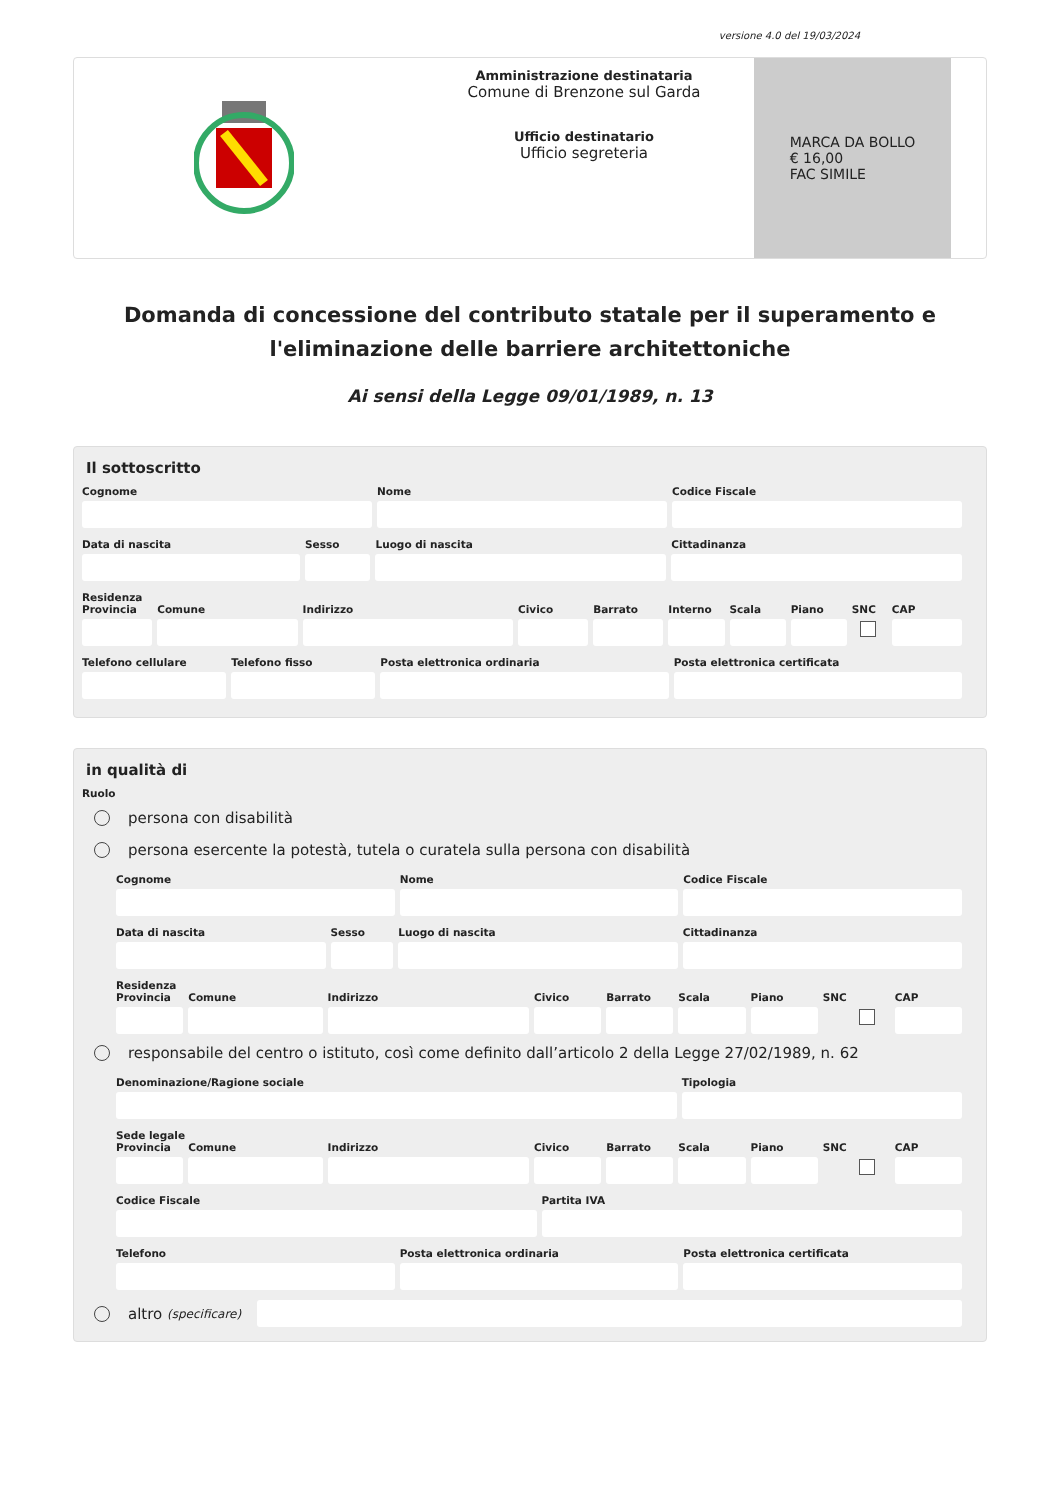versione 4.0 del 19/03/2024
Amministrazione destinataria
Comune di Brenzone sul Garda
Ufficio destinatario
Ufficio segreteria
MARCA DA BOLLO
€ 16,00
FAC SIMILE
Domanda di concessione del contributo statale per il superamento e l'eliminazione delle barriere architettoniche
Ai sensi della Legge 09/01/1989, n. 13
Il sottoscritto
Cognome Nome Codice Fiscale
Data di nascita Sesso Luogo di nascita Cittadinanza
Residenza
Provincia Comune Indirizzo Civico Barrato Interno Scala Piano SNC CAP
Telefono cellulare Telefono fisso Posta elettronica ordinaria Posta elettronica certificata
in qualità di
Ruolo
persona con disabilità
persona esercente la potestà, tutela o curatela sulla persona con disabilità
Cognome Nome Codice Fiscale
Data di nascita Sesso Luogo di nascita Cittadinanza
Residenza
Provincia Comune Indirizzo Civico Barrato Scala Piano SNC CAP
responsabile del centro o istituto, così come definito dall’articolo 2 della Legge 27/02/1989, n. 62
Denominazione/Ragione sociale Tipologia
Sede legale
Provincia Comune Indirizzo Civico Barrato Scala Piano SNC CAP
Codice Fiscale Partita IVA
Telefono Posta elettronica ordinaria Posta elettronica certificata
altro (specificare)